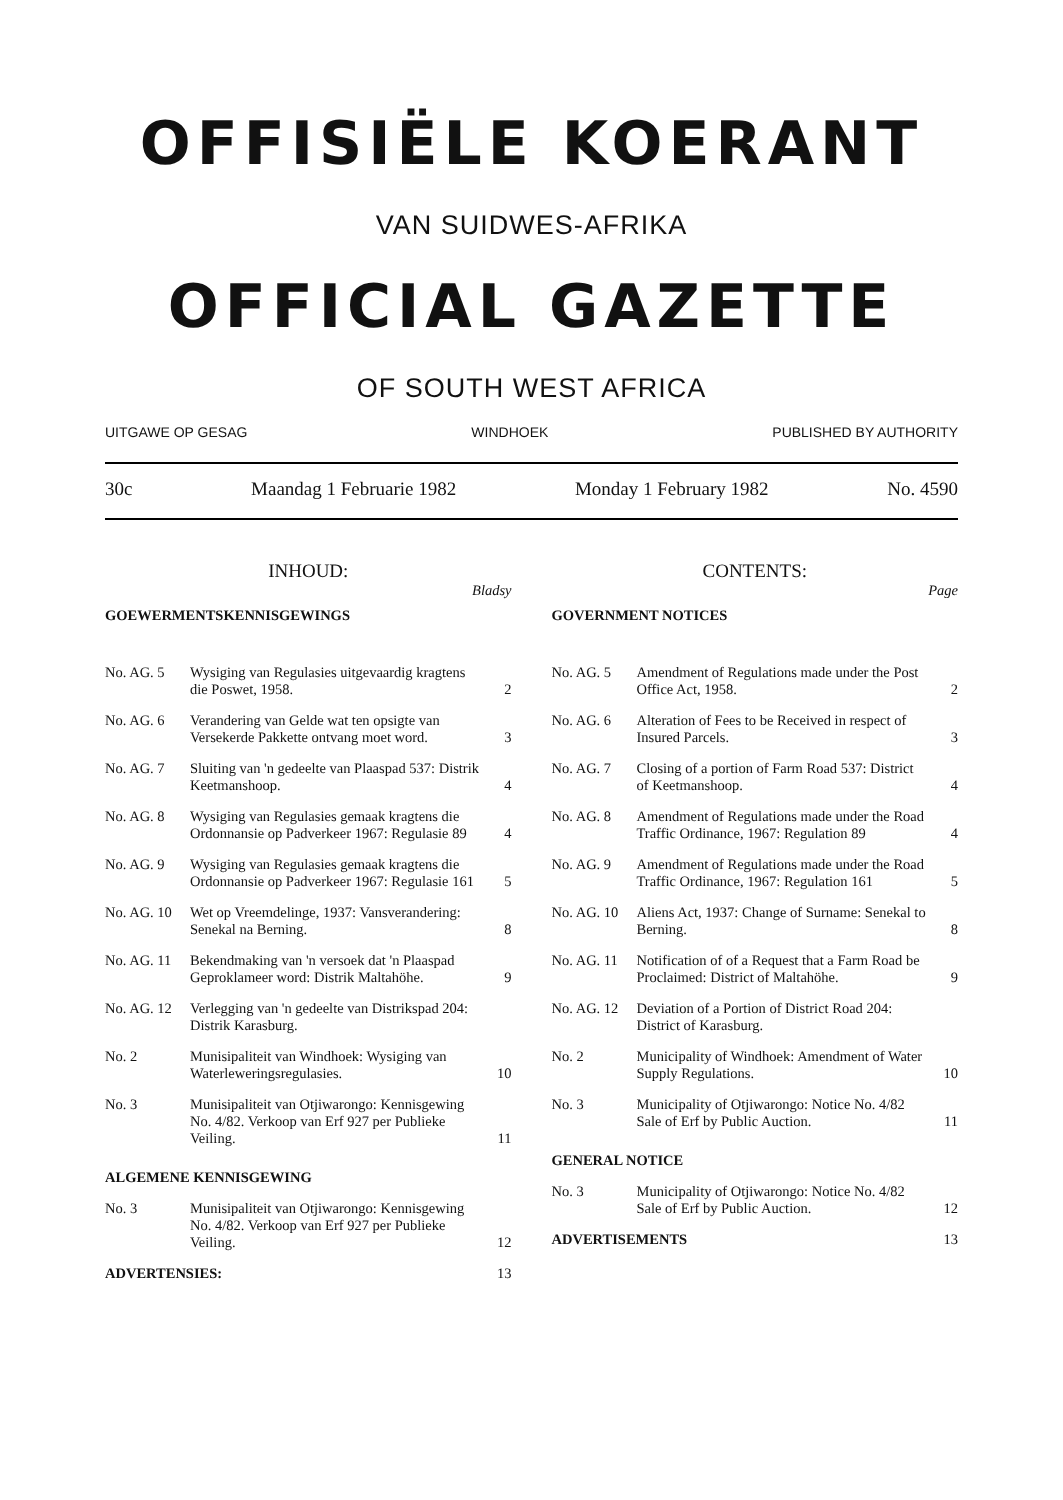OFFISIËLE KOERANT
VAN SUIDWES-AFRIKA
OFFICIAL GAZETTE
OF SOUTH WEST AFRICA
UITGAWE OP GESAG WINDHOEK PUBLISHED BY AUTHORITY
30c Maandag 1 Februarie 1982 Monday 1 February 1982 No. 4590
INHOUD:
Bladsy
GOEWERMENTSKENNISGEWINGS
| No. AG. 5 | Wysiging van Regulasies uitgevaardig kragtens die Poswet, 1958. | 2 |
| No. AG. 6 | Verandering van Gelde wat ten opsigte van Versekerde Pakkette ontvang moet word. | 3 |
| No. AG. 7 | Sluiting van 'n gedeelte van Plaaspad 537: Distrik Keetmanshoop. | 4 |
| No. AG. 8 | Wysiging van Regulasies gemaak kragtens die Ordonnansie op Padverkeer 1967: Regulasie 89 | 4 |
| No. AG. 9 | Wysiging van Regulasies gemaak kragtens die Ordonnansie op Padverkeer 1967: Regulasie 161 | 5 |
| No. AG. 10 | Wet op Vreemdelinge, 1937: Vansverandering: Senekal na Berning. | 8 |
| No. AG. 11 | Bekendmaking van 'n versoek dat 'n Plaaspad Geproklameer word: Distrik Maltahöhe. | 9 |
| No. AG. 12 | Verlegging van 'n gedeelte van Distrikspad 204: Distrik Karasburg. | |
| No. 2 | Munisipaliteit van Windhoek: Wysiging van Waterleweringsregulasies. | 10 |
| No. 3 | Munisipaliteit van Otjiwarongo: Kennisgewing No. 4/82. Verkoop van Erf 927 per Publieke Veiling. | 11 |
ALGEMENE KENNISGEWING
| No. 3 | Munisipaliteit van Otjiwarongo: Kennisgewing No. 4/82. Verkoop van Erf 927 per Publieke Veiling. | 12 |
| ADVERTENSIES: | | 13 |
CONTENTS:
Page
GOVERNMENT NOTICES
| No. AG. 5 | Amendment of Regulations made under the Post Office Act, 1958. | 2 |
| No. AG. 6 | Alteration of Fees to be Received in respect of Insured Parcels. | 3 |
| No. AG. 7 | Closing of a portion of Farm Road 537: District of Keetmanshoop. | 4 |
| No. AG. 8 | Amendment of Regulations made under the Road Traffic Ordinance, 1967: Regulation 89 | 4 |
| No. AG. 9 | Amendment of Regulations made under the Road Traffic Ordinance, 1967: Regulation 161 | 5 |
| No. AG. 10 | Aliens Act, 1937: Change of Surname: Senekal to Berning. | 8 |
| No. AG. 11 | Notification of of a Request that a Farm Road be Proclaimed: District of Maltahöhe. | 9 |
| No. AG. 12 | Deviation of a Portion of District Road 204: District of Karasburg. | |
| No. 2 | Municipality of Windhoek: Amendment of Water Supply Regulations. | 10 |
| No. 3 | Municipality of Otjiwarongo: Notice No. 4/82 Sale of Erf by Public Auction. | 11 |
GENERAL NOTICE
| No. 3 | Municipality of Otjiwarongo: Notice No. 4/82 Sale of Erf by Public Auction. | 12 |
| ADVERTISEMENTS | | 13 |